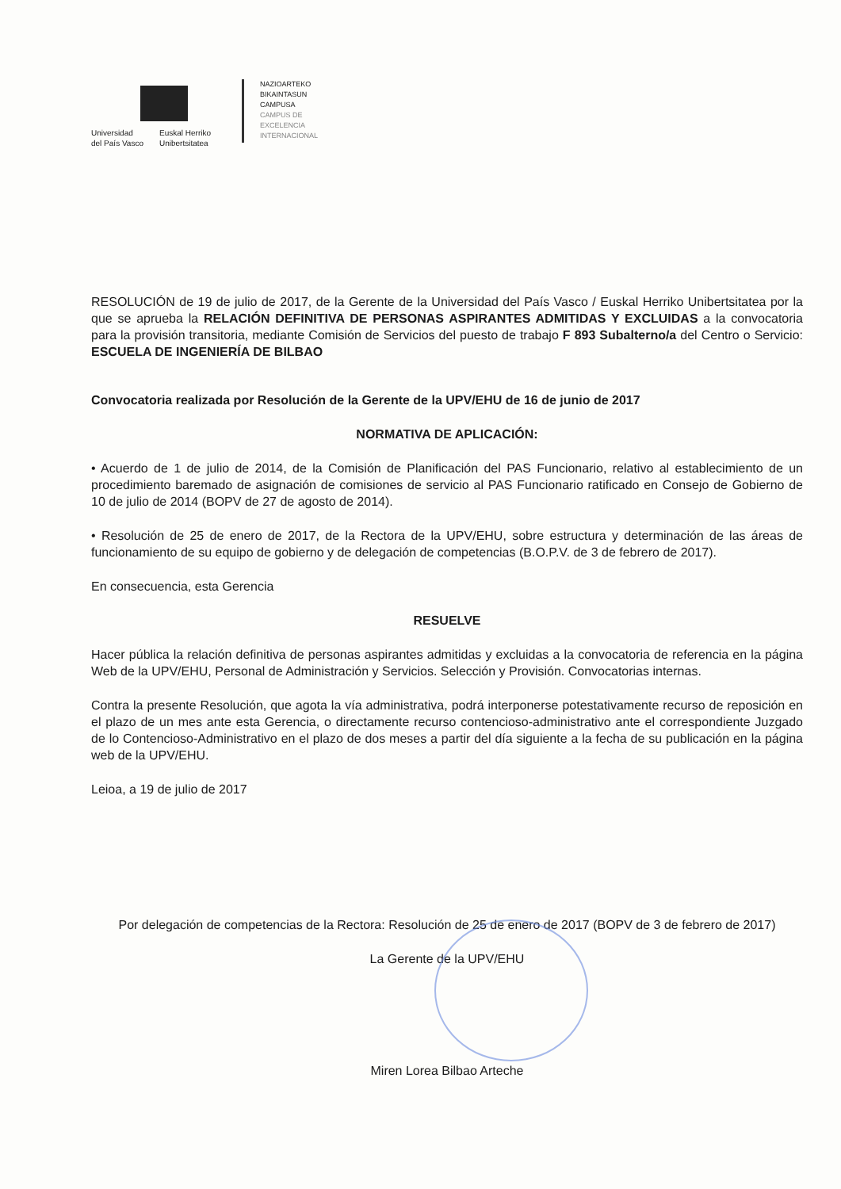Universidad
del País Vasco
Euskal Herriko
Unibertsitatea
NAZIOARTEKO
BIKAINTASUN
CAMPUSA
CAMPUS DE
EXCELENCIA
INTERNACIONAL
RESOLUCIÓN de 19 de julio de 2017, de la Gerente de la Universidad del País Vasco / Euskal Herriko Unibertsitatea por la que se aprueba la RELACIÓN DEFINITIVA DE PERSONAS ASPIRANTES ADMITIDAS Y EXCLUIDAS a la convocatoria para la provisión transitoria, mediante Comisión de Servicios del puesto de trabajo F 893 Subalterno/a del Centro o Servicio: ESCUELA DE INGENIERÍA DE BILBAO
Convocatoria realizada por Resolución de la Gerente de la UPV/EHU de 16 de junio de 2017
NORMATIVA DE APLICACIÓN:
• Acuerdo de 1 de julio de 2014, de la Comisión de Planificación del PAS Funcionario, relativo al establecimiento de un procedimiento baremado de asignación de comisiones de servicio al PAS Funcionario ratificado en Consejo de Gobierno de 10 de julio de 2014 (BOPV de 27 de agosto de 2014).
• Resolución de 25 de enero de 2017, de la Rectora de la UPV/EHU, sobre estructura y determinación de las áreas de funcionamiento de su equipo de gobierno y de delegación de competencias (B.O.P.V. de 3 de febrero de 2017).
En consecuencia, esta Gerencia
RESUELVE
Hacer pública la relación definitiva de personas aspirantes admitidas y excluidas a la convocatoria de referencia en la página Web de la UPV/EHU, Personal de Administración y Servicios. Selección y Provisión. Convocatorias internas.
Contra la presente Resolución, que agota la vía administrativa, podrá interponerse potestativamente recurso de reposición en el plazo de un mes ante esta Gerencia, o directamente recurso contencioso-administrativo ante el correspondiente Juzgado de lo Contencioso-Administrativo en el plazo de dos meses a partir del día siguiente a la fecha de su publicación en la página web de la UPV/EHU.
Leioa, a 19 de julio de 2017
Por delegación de competencias de la Rectora: Resolución de 25 de enero de 2017 (BOPV de 3 de febrero de 2017)
La Gerente de la UPV/EHU
Miren Lorea Bilbao Arteche